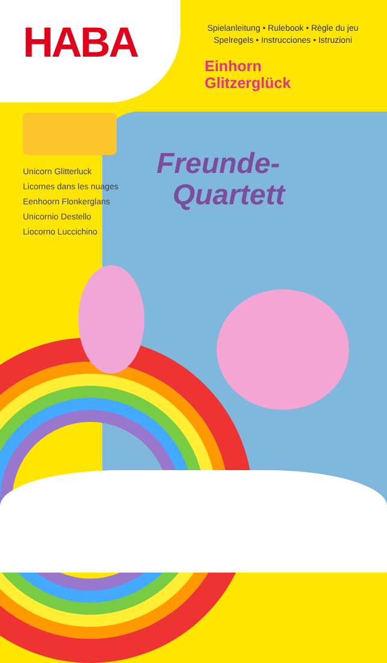HABA
Spielanleitung • Rulebook • Règle du jeu
Spelregels • Instrucciones • Istruzioni
Einhorn
Glitzerglück
Unicorn Glitterluck
Licornes dans les nuages
Eenhoorn Flonkerglans
Unicornio Destello
Liocorno Luccichino
Freunde-
Quartett